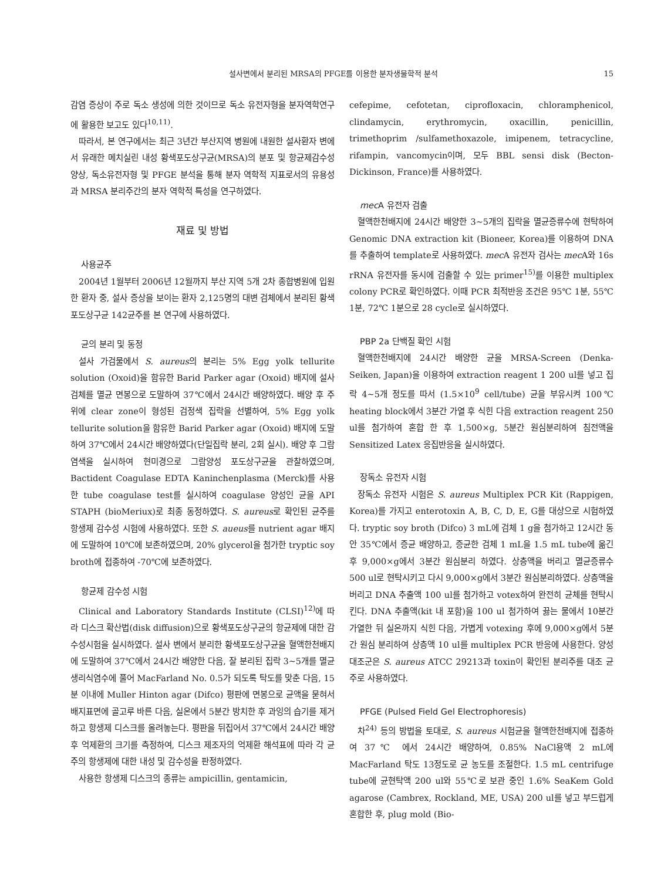설사변에서 분리된 MRSA의 PFGE를 이용한 분자생물학적 분석 15
감염 증상이 주로 독소 생성에 의한 것이므로 독소 유전자형을 분자역학연구에 활용한 보고도 있다<sup>10,11)</sup>.
따라서, 본 연구에서는 최근 3년간 부산지역 병원에 내원한 설사환자 변에서 유래한 메치실린 내성 황색포도상구균(MRSA)의 분포 및 항균제감수성 양상, 독소유전자형 및 PFGE 분석을 통해 분자 역학적 지표로서의 유용성과 MRSA 분리주간의 분자 역학적 특성을 연구하였다.
재료 및 방법
사용균주
2004년 1월부터 2006년 12월까지 부산 지역 5개 2차 종합병원에 입원한 환자 중, 설사 증상을 보이는 환자 2,125명의 대변 검체에서 분리된 황색포도상구균 142균주를 본 연구에 사용하였다.
균의 분리 및 동정
설사 가검물에서 S. aureus의 분리는 5% Egg yolk tellurite solution (Oxoid)을 함유한 Barid Parker agar (Oxoid) 배지에 설사 검체를 멸균 면봉으로 도말하여 37℃에서 24시간 배양하였다. 배양 후 주위에 clear zone이 형성된 검정색 집락을 선별하여, 5% Egg yolk tellurite solution을 함유한 Barid Parker agar (Oxoid) 배지에 도말하여 37℃에서 24시간 배양하였다(단일집락 분리, 2회 실시). 배양 후 그람염색을 실시하여 현미경으로 그람양성 포도상구균을 관찰하였으며, Bactident Coagulase EDTA Kaninchenplasma (Merck)를 사용한 tube coagulase test를 실시하여 coagulase 양성인 균을 API STAPH (bioMeriux)로 최종 동정하였다. S. aureus로 확인된 균주를 항생제 감수성 시험에 사용하였다. 또한 S. aueus를 nutrient agar 배지에 도말하여 10℃에 보존하였으며, 20% glycerol을 첨가한 tryptic soy broth에 접종하여 -70℃에 보존하였다.
항균제 감수성 시험
Clinical and Laboratory Standards Institute (CLSI)<sup>12)</sup>에 따라 디스크 확산법(disk diffusion)으로 황색포도상구균의 항균제에 대한 감수성시험을 실시하였다. 설사 변에서 분리한 황색포도상구균을 혈액한천배지에 도말하여 37℃에서 24시간 배양한 다음, 잘 분리된 집락 3~5개를 멸균 생리식염수에 풀어 MacFarland No. 0.5가 되도록 탁도를 맞춘 다음, 15분 이내에 Muller Hinton agar (Difco) 평판에 면봉으로 균액을 묻혀서 배지표면에 골고루 바른 다음, 실온에서 5분간 방치한 후 과잉의 습기를 제거하고 항생제 디스크를 올려놓는다. 평판을 뒤집어서 37℃에서 24시간 배양 후 억제환의 크기를 측정하여, 디스크 제조자의 억제환 해석표에 따라 각 균주의 항생제에 대한 내성 및 감수성을 판정하였다.
사용한 항생제 디스크의 종류는 ampicillin, gentamicin,
cefepime, cefotetan, ciprofloxacin, chloramphenicol, clindamycin, erythromycin, oxacillin, penicillin, trimethoprim /sulfamethoxazole, imipenem, tetracycline, rifampin, vancomycin이며, 모두 BBL sensi disk (Becton-Dickinson, France)를 사용하였다.
mec A 유전자 검출
혈액한천배지에 24시간 배양한 3~5개의 집락을 멸균증류수에 현탁하여 Genomic DNA extraction kit (Bioneer, Korea)를 이용하여 DNA를 추출하여 template로 사용하였다. mec A 유전자 검사는 mec A와 16s rRNA 유전자를 동시에 검출할 수 있는 primer<sup>15)</sup>를 이용한 multiplex colony PCR로 확인하였다. 이때 PCR 최적반응 조건은 95℃ 1분, 55℃ 1분, 72℃ 1분으로 28 cycle로 실시하였다.
PBP 2a 단백질 확인 시험
혈액한천배지에 24시간 배양한 균을 MRSA-Screen (Denka-Seiken, Japan)을 이용하여 extraction reagent 1 200 ul를 넣고 집락 4~5개 정도를 따서 (1.5×10<sup>9</sup> cell/tube) 균을 부유시켜 100℃ heating block에서 3분간 가열 후 식힌 다음 extraction reagent 250 ul를 첨가하여 혼합 한 후 1,500×g, 5분간 원심분리하여 침전액을 Sensitized Latex 응집반응을 실시하였다.
장독소 유전자 시험
장독소 유전자 시험은 S. aureus Multiplex PCR Kit (Rappigen, Korea)를 가지고 enterotoxin A, B, C, D, E, G를 대상으로 시험하였다. tryptic soy broth (Difco) 3 mL에 검체 1 g을 첨가하고 12시간 동안 35℃에서 증균 배양하고, 증균한 검체 1 mL을 1.5 mL tube에 옮긴 후 9,000×g에서 3분간 원심분리 하였다. 상층액을 버리고 멸균증류수 500 ul로 현탁시키고 다시 9,000×g에서 3분간 원심분리하였다. 상층액을 버리고 DNA 추출액 100 ul를 첨가하고 votex하여 완전히 균체를 현탁시킨다. DNA 추출액(kit 내 포함)을 100 ul 첨가하여 끓는 물에서 10분간 가열한 뒤 실온까지 식힌 다음, 가볍게 votexing 후에 9,000×g에서 5분간 원심 분리하여 상층액 10 ul를 multiplex PCR 반응에 사용한다. 양성 대조군은 S. aureus ATCC 29213과 toxin이 확인된 분리주를 대조 균주로 사용하였다.
PFGE (Pulsed Field Gel Electrophoresis)
차<sup>24)</sup> 등의 방법을 토대로, S. aureus 시험균을 혈액한천배지에 접종하여 37℃ 에서 24시간 배양하여, 0.85% NaCl용액 2 mL에 MacFarland 탁도 13정도로 균 농도를 조절한다. 1.5 mL centrifuge tube에 균현탁액 200 ul와 55℃로 보관 중인 1.6% SeaKem Gold agarose (Cambrex, Rockland, ME, USA) 200 ul를 넣고 부드럽게 혼합한 후, plug mold (Bio-